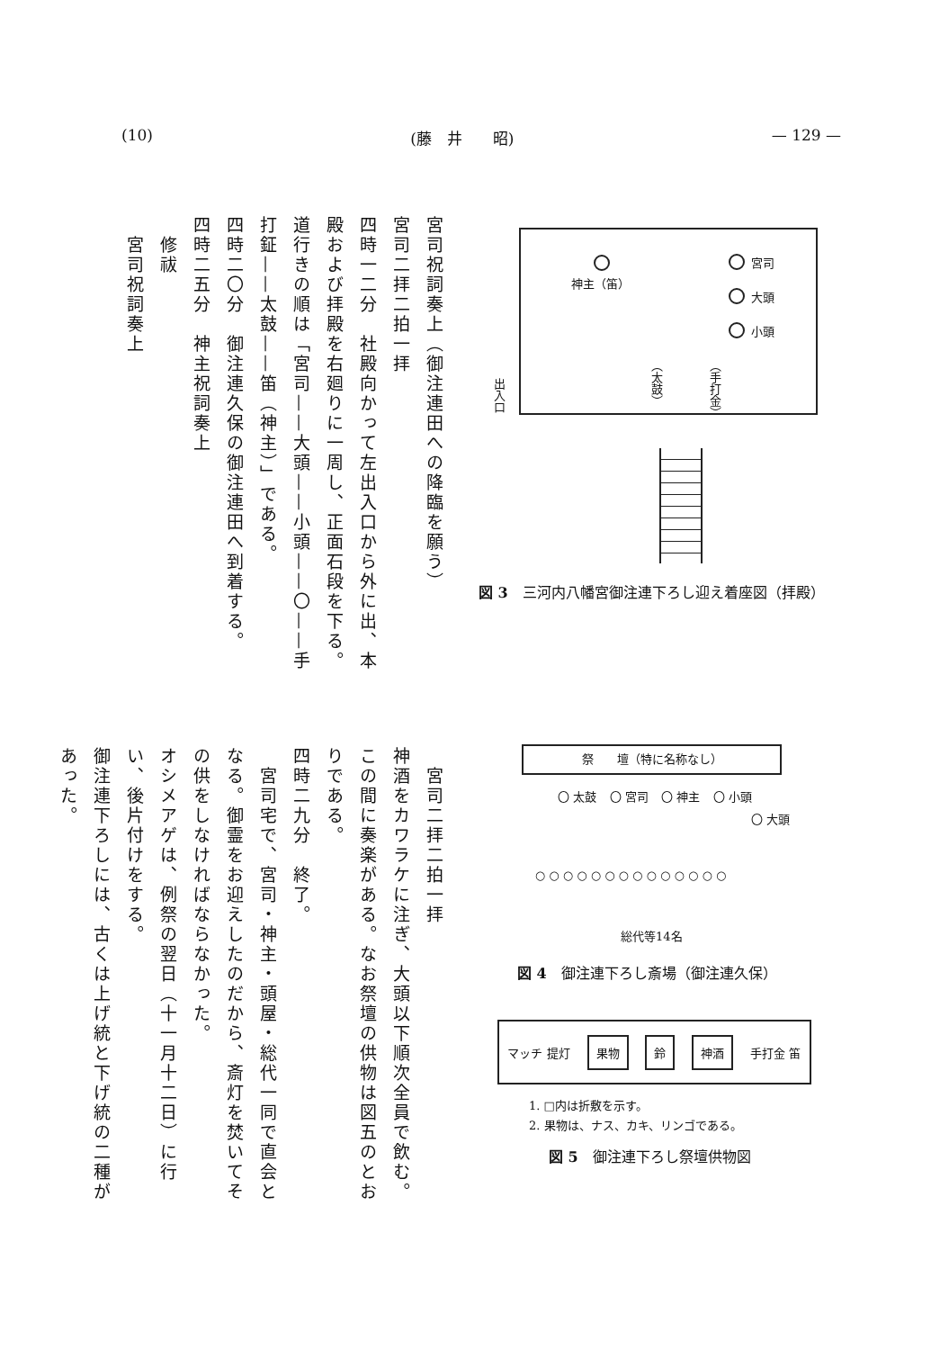(10) (藤　井　　昭) — 129 —
宮司祝詞奏上（御注連田への降臨を願う）
宮司二拝二拍一拝
四時一二分　社殿向かって左出入口から外に出、本殿および拝殿を右廻りに一周し、正面石段を下る。道行きの順は「宮司——大頭——小頭——〇——手打鉦——太鼓——笛（神主）」である。
四時二〇分　御注連久保の御注連田へ到着する。
四時二五分　神主祝詞奏上
　修祓
　宮司祝詞奏上
　宮司二拝二拍一拝
神酒をカワラケに注ぎ、大頭以下順次全員で飲む。この間に奏楽がある。なお祭壇の供物は図五のとおりである。
四時二九分　終了。
　宮司宅で、宮司・神主・頭屋・総代一同で直会となる。御霊をお迎えしたのだから、斎灯を焚いてその供をしなければならなかった。
オシメアゲは、例祭の翌日（十一月十二日）に行い、後片付けをする。
御注連下ろしには、古くは上げ統と下げ統の二種があった。
神主（笛）
宮司
大頭
小頭
（太鼓）
（手打金）
出入口
図 3　三河内八幡宮御注連下ろし迎え着座図（拝殿）
祭　　壇（特に名称なし）
〇 太鼓 〇 宮司 〇 神主 〇 小頭
〇 大頭
○ ○ ○ ○ ○ ○ ○ ○ ○ ○ ○ ○ ○ ○
総代等14名
図 4　御注連下ろし斎場（御注連久保）
マッチ 提灯 果物 鈴 神酒 手打金 笛
1. □内は折敷を示す。
2. 果物は、ナス、カキ、リンゴである。
図 5　御注連下ろし祭壇供物図